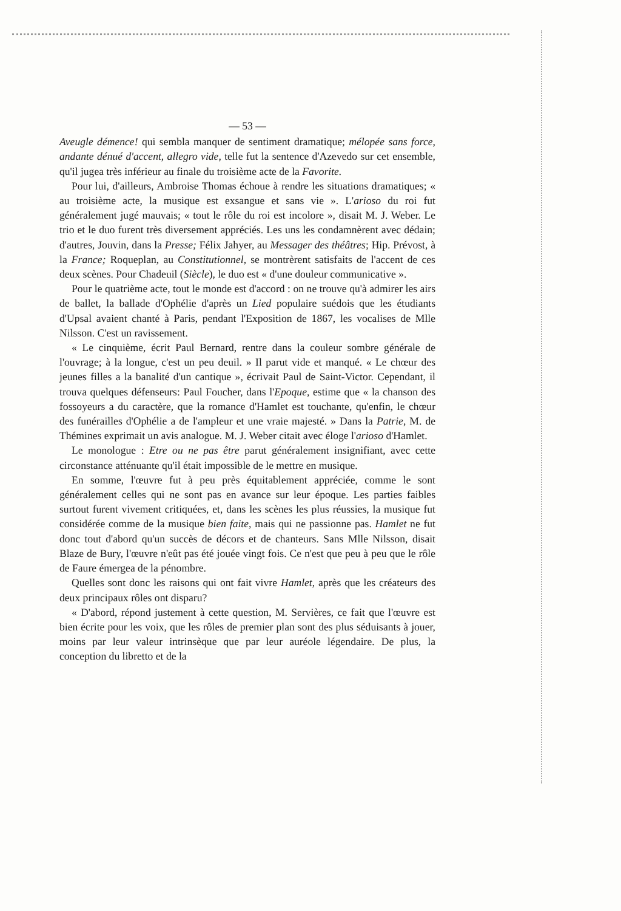— 53 —
Aveugle démence! qui sembla manquer de sentiment dramatique; mélopée sans force, andante dénué d'accent, allegro vide, telle fut la sentence d'Azevedo sur cet ensemble, qu'il jugea très inférieur au finale du troisième acte de la Favorite.
Pour lui, d'ailleurs, Ambroise Thomas échoue à rendre les situations dramatiques; « au troisième acte, la musique est exsangue et sans vie ». L'arioso du roi fut généralement jugé mauvais; « tout le rôle du roi est incolore », disait M. J. Weber. Le trio et le duo furent très diversement appréciés. Les uns les condamnèrent avec dédain; d'autres, Jouvin, dans la Presse; Félix Jahyer, au Messager des théâtres; Hip. Prévost, à la France; Roqueplan, au Constitutionnel, se montrèrent satisfaits de l'accent de ces deux scènes. Pour Chadeuil (Siècle), le duo est « d'une douleur communicative ».
Pour le quatrième acte, tout le monde est d'accord : on ne trouve qu'à admirer les airs de ballet, la ballade d'Ophélie d'après un Lied populaire suédois que les étudiants d'Upsal avaient chanté à Paris, pendant l'Exposition de 1867, les vocalises de Mlle Nilsson. C'est un ravissement.
« Le cinquième, écrit Paul Bernard, rentre dans la couleur sombre générale de l'ouvrage; à la longue, c'est un peu deuil. » Il parut vide et manqué. « Le chœur des jeunes filles a la banalité d'un cantique », écrivait Paul de Saint-Victor. Cependant, il trouva quelques défenseurs: Paul Foucher, dans l'Epoque, estime que « la chanson des fossoyeurs a du caractère, que la romance d'Hamlet est touchante, qu'enfin, le chœur des funérailles d'Ophélie a de l'ampleur et une vraie majesté. » Dans la Patrie, M. de Thémines exprimait un avis analogue. M. J. Weber citait avec éloge l'arioso d'Hamlet.
Le monologue : Etre ou ne pas être parut généralement insignifiant, avec cette circonstance atténuante qu'il était impossible de le mettre en musique.
En somme, l'œuvre fut à peu près équitablement appréciée, comme le sont généralement celles qui ne sont pas en avance sur leur époque. Les parties faibles surtout furent vivement critiquées, et, dans les scènes les plus réussies, la musique fut considérée comme de la musique bien faite, mais qui ne passionne pas. Hamlet ne fut donc tout d'abord qu'un succès de décors et de chanteurs. Sans Mlle Nilsson, disait Blaze de Bury, l'œuvre n'eût pas été jouée vingt fois. Ce n'est que peu à peu que le rôle de Faure émergea de la pénombre.
Quelles sont donc les raisons qui ont fait vivre Hamlet, après que les créateurs des deux principaux rôles ont disparu?
« D'abord, répond justement à cette question, M. Servières, ce fait que l'œuvre est bien écrite pour les voix, que les rôles de premier plan sont des plus séduisants à jouer, moins par leur valeur intrinsèque que par leur auréole légendaire. De plus, la conception du libretto et de la